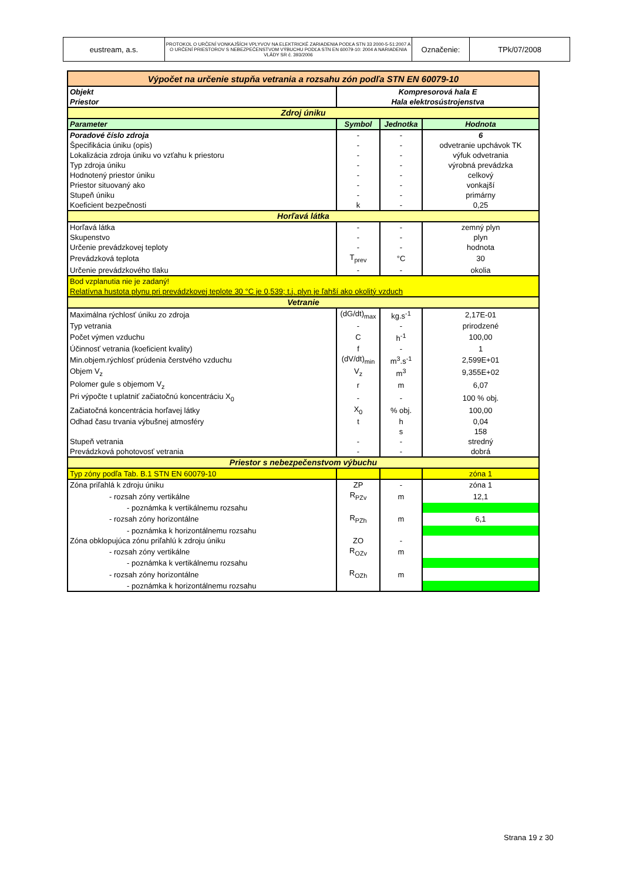| eustream, a.s. | PROTOKOL O URČENÍ VONKAJŠÍCH VPLYVOV NA ELEKTRICKÉ ZARIADENIA PODĽA STN 33 2000-5-51:2007 A O URČENÍ PRIESTOROV S NEBEZPEČENSTVOM VÝBUCHU PODĽA STN EN 60079-10: 2004 A NARIADENIA VLÁDY SR č. 393/2006 | Označenie: | TPk/07/2008 |
| Výpočet na určenie stupňa vetrania a rozsahu zón podľa STN EN 60079-10 | | | |
| Objekt | Kompresorová hala E | | |
| Priestor | Hala elektrosústrojenstva | | |
| Zdroj úniku | | | |
| Parameter | Symbol | Jednotka | Hodnota |
| Poradové číslo zdroja | - | - | 6 |
| Špecifikácia úniku (opis) | - | - | odvetranie upchávok TK |
| Lokalizácia zdroja úniku vo vzťahu k priestoru | - | - | výfuk odvetrania |
| Typ zdroja úniku | - | - | výrobná prevádzka |
| Hodnotený priestor úniku | - | - | celkový |
| Priestor situovaný ako | - | - | vonkajší |
| Stupeň úniku | - | - | primárny |
| Koeficient bezpečnosti | k | - | 0,25 |
| Horľavá látka | | | |
| Horľavá látka | - | - | zemný plyn |
| Skupenstvo | - | - | plyn |
| Určenie prevádzkovej teploty | - | - | hodnota |
| Prevádzková teplota | T<sub>prev</sub> | °C | 30 |
| Určenie prevádzkového tlaku | - | - | okolia |
| Bod vzplanutia nie je zadaný! | | | |
| Relatívna hustota plynu pri prevádzkovej teplote 30 °C je 0,539; t.j. plyn je ľahší ako okolitý vzduch | | | |
| Vetranie | | | |
| Maximálna rýchlosť úniku zo zdroja | (dG/dt)<sub>max</sub> | kg.s<sup>-1</sup> | 2,17E-01 |
| Typ vetrania | - | - | prirodzené |
| Počet výmen vzduchu | C | h<sup>-1</sup> | 100,00 |
| Účinnosť vetrania (koeficient kvality) | f | - | 1 |
| Min.objem.rýchlosť prúdenia čerstvého vzduchu | (dV/dt)<sub>min</sub> | m<sup>3</sup>.s<sup>-1</sup> | 2,599E+01 |
| Objem V<sub>z</sub> | V<sub>z</sub> | m<sup>3</sup> | 9,355E+02 |
| Polomer gule s objemom V<sub>z</sub> | r | m | 6,07 |
| Pri výpočte t uplatniť začiatočnú koncentráciu X<sub>0</sub> | - | - | 100 % obj. |
| Začiatočná koncentrácia horľavej látky | X<sub>0</sub> | % obj. | 100,00 |
| Odhad času trvania výbušnej atmosféry | t | h | 0,04 |
| | | s | 158 |
| Stupeň vetrania | - | - | stredný |
| Prevádzková pohotovosť vetrania | - | - | dobrá |
| Priestor s nebezpečenstvom výbuchu | | | |
| Typ zóny podľa Tab. B.1 STN EN 60079-10 | | | zóna 1 |
| Zóna priľahlá k zdroju úniku | ZP | - | zóna 1 |
| - rozsah zóny vertikálne | R<sub>PZv</sub> | m | 12,1 |
| - poznámka k vertikálnemu rozsahu | | | |
| - rozsah zóny horizontálne | R<sub>PZh</sub> | m | 6,1 |
| - poznámka k horizontálnemu rozsahu | | | |
| Zóna obklopujúca zónu priľahlú k zdroju úniku | ZO | - | |
| - rozsah zóny vertikálne | R<sub>OZv</sub> | m | |
| - poznámka k vertikálnemu rozsahu | | | |
| - rozsah zóny horizontálne | R<sub>OZh</sub> | m | |
| - poznámka k horizontálnemu rozsahu | | | |
Strana 19 z 30